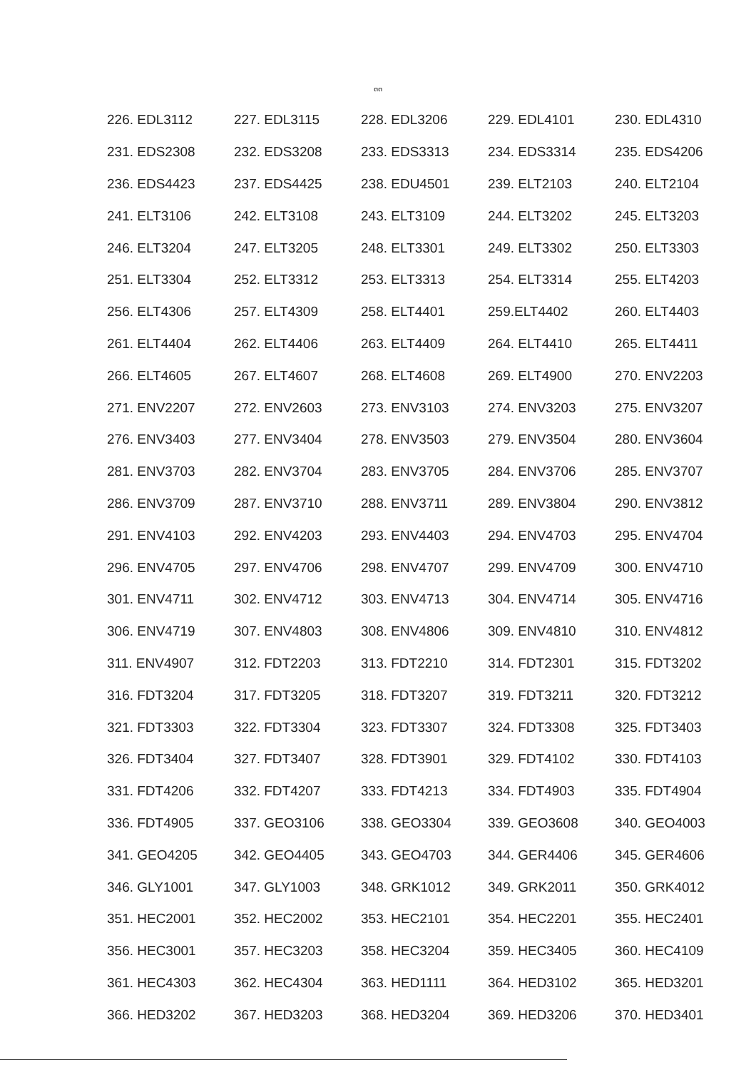๓๓
| 226. EDL3112 | 227. EDL3115 | 228. EDL3206 | 229. EDL4101 | 230. EDL4310 |
| 231. EDS2308 | 232. EDS3208 | 233. EDS3313 | 234. EDS3314 | 235. EDS4206 |
| 236. EDS4423 | 237. EDS4425 | 238. EDU4501 | 239. ELT2103 | 240. ELT2104 |
| 241. ELT3106 | 242. ELT3108 | 243. ELT3109 | 244. ELT3202 | 245. ELT3203 |
| 246. ELT3204 | 247. ELT3205 | 248. ELT3301 | 249. ELT3302 | 250. ELT3303 |
| 251. ELT3304 | 252. ELT3312 | 253. ELT3313 | 254. ELT3314 | 255. ELT4203 |
| 256. ELT4306 | 257. ELT4309 | 258. ELT4401 | 259.ELT4402 | 260. ELT4403 |
| 261. ELT4404 | 262. ELT4406 | 263. ELT4409 | 264. ELT4410 | 265. ELT4411 |
| 266. ELT4605 | 267. ELT4607 | 268. ELT4608 | 269. ELT4900 | 270. ENV2203 |
| 271. ENV2207 | 272. ENV2603 | 273. ENV3103 | 274. ENV3203 | 275. ENV3207 |
| 276. ENV3403 | 277. ENV3404 | 278. ENV3503 | 279. ENV3504 | 280. ENV3604 |
| 281. ENV3703 | 282. ENV3704 | 283. ENV3705 | 284. ENV3706 | 285. ENV3707 |
| 286. ENV3709 | 287. ENV3710 | 288. ENV3711 | 289. ENV3804 | 290. ENV3812 |
| 291. ENV4103 | 292. ENV4203 | 293. ENV4403 | 294. ENV4703 | 295. ENV4704 |
| 296. ENV4705 | 297. ENV4706 | 298. ENV4707 | 299. ENV4709 | 300. ENV4710 |
| 301. ENV4711 | 302. ENV4712 | 303. ENV4713 | 304. ENV4714 | 305. ENV4716 |
| 306. ENV4719 | 307. ENV4803 | 308. ENV4806 | 309. ENV4810 | 310. ENV4812 |
| 311. ENV4907 | 312. FDT2203 | 313. FDT2210 | 314. FDT2301 | 315. FDT3202 |
| 316. FDT3204 | 317. FDT3205 | 318. FDT3207 | 319. FDT3211 | 320. FDT3212 |
| 321. FDT3303 | 322. FDT3304 | 323. FDT3307 | 324. FDT3308 | 325. FDT3403 |
| 326. FDT3404 | 327. FDT3407 | 328. FDT3901 | 329. FDT4102 | 330. FDT4103 |
| 331. FDT4206 | 332. FDT4207 | 333. FDT4213 | 334. FDT4903 | 335. FDT4904 |
| 336. FDT4905 | 337. GEO3106 | 338. GEO3304 | 339. GEO3608 | 340. GEO4003 |
| 341. GEO4205 | 342. GEO4405 | 343. GEO4703 | 344. GER4406 | 345. GER4606 |
| 346. GLY1001 | 347. GLY1003 | 348. GRK1012 | 349. GRK2011 | 350. GRK4012 |
| 351. HEC2001 | 352. HEC2002 | 353. HEC2101 | 354. HEC2201 | 355. HEC2401 |
| 356. HEC3001 | 357. HEC3203 | 358. HEC3204 | 359. HEC3405 | 360. HEC4109 |
| 361. HEC4303 | 362. HEC4304 | 363. HED1111 | 364. HED3102 | 365. HED3201 |
| 366. HED3202 | 367. HED3203 | 368. HED3204 | 369. HED3206 | 370. HED3401 |